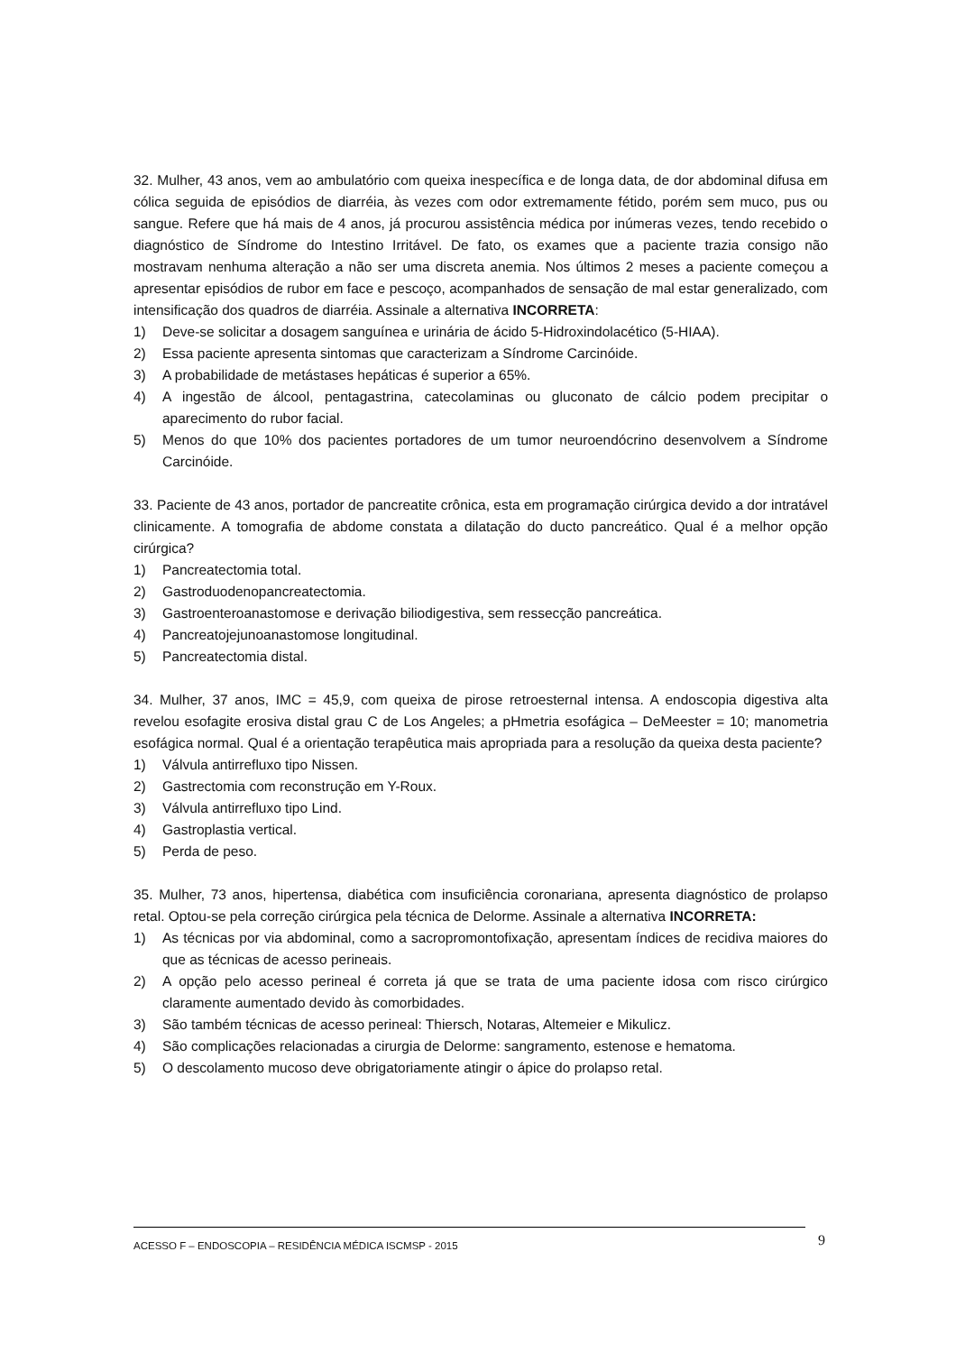32. Mulher, 43 anos, vem ao ambulatório com queixa inespecífica e de longa data, de dor abdominal difusa em cólica seguida de episódios de diarréia, às vezes com odor extremamente fétido, porém sem muco, pus ou sangue. Refere que há mais de 4 anos, já procurou assistência médica por inúmeras vezes, tendo recebido o diagnóstico de Síndrome do Intestino Irritável. De fato, os exames que a paciente trazia consigo não mostravam nenhuma alteração a não ser uma discreta anemia. Nos últimos 2 meses a paciente começou a apresentar episódios de rubor em face e pescoço, acompanhados de sensação de mal estar generalizado, com intensificação dos quadros de diarréia. Assinale a alternativa INCORRETA:
1) Deve-se solicitar a dosagem sanguínea e urinária de ácido 5-Hidroxindolacético (5-HIAA).
2) Essa paciente apresenta sintomas que caracterizam a Síndrome Carcinóide.
3) A probabilidade de metástases hepáticas é superior a 65%.
4) A ingestão de álcool, pentagastrina, catecolaminas ou gluconato de cálcio podem precipitar o aparecimento do rubor facial.
5) Menos do que 10% dos pacientes portadores de um tumor neuroendócrino desenvolvem a Síndrome Carcinóide.
33. Paciente de 43 anos, portador de pancreatite crônica, esta em programação cirúrgica devido a dor intratável clinicamente. A tomografia de abdome constata a dilatação do ducto pancreático. Qual é a melhor opção cirúrgica?
1) Pancreatectomia total.
2) Gastroduodenopancreatectomia.
3) Gastroenteroanastomose e derivação biliodigestiva, sem ressecção pancreática.
4) Pancreatojejunoanastomose longitudinal.
5) Pancreatectomia distal.
34. Mulher, 37 anos, IMC = 45,9, com queixa de pirose retroesternal intensa. A endoscopia digestiva alta revelou esofagite erosiva distal grau C de Los Angeles; a pHmetria esofágica – DeMeester = 10; manometria esofágica normal. Qual é a orientação terapêutica mais apropriada para a resolução da queixa desta paciente?
1) Válvula antirrefluxo tipo Nissen.
2) Gastrectomia com reconstrução em Y-Roux.
3) Válvula antirrefluxo tipo Lind.
4) Gastroplastia vertical.
5) Perda de peso.
35. Mulher, 73 anos, hipertensa, diabética com insuficiência coronariana, apresenta diagnóstico de prolapso retal. Optou-se pela correção cirúrgica pela técnica de Delorme. Assinale a alternativa INCORRETA:
1) As técnicas por via abdominal, como a sacropromontofixação, apresentam índices de recidiva maiores do que as técnicas de acesso perineais.
2) A opção pelo acesso perineal é correta já que se trata de uma paciente idosa com risco cirúrgico claramente aumentado devido às comorbidades.
3) São também técnicas de acesso perineal: Thiersch, Notaras, Altemeier e Mikulicz.
4) São complicações relacionadas a cirurgia de Delorme: sangramento, estenose e hematoma.
5) O descolamento mucoso deve obrigatoriamente atingir o ápice do prolapso retal.
ACESSO F – ENDOSCOPIA – RESIDÊNCIA MÉDICA ISCMSP - 2015 9